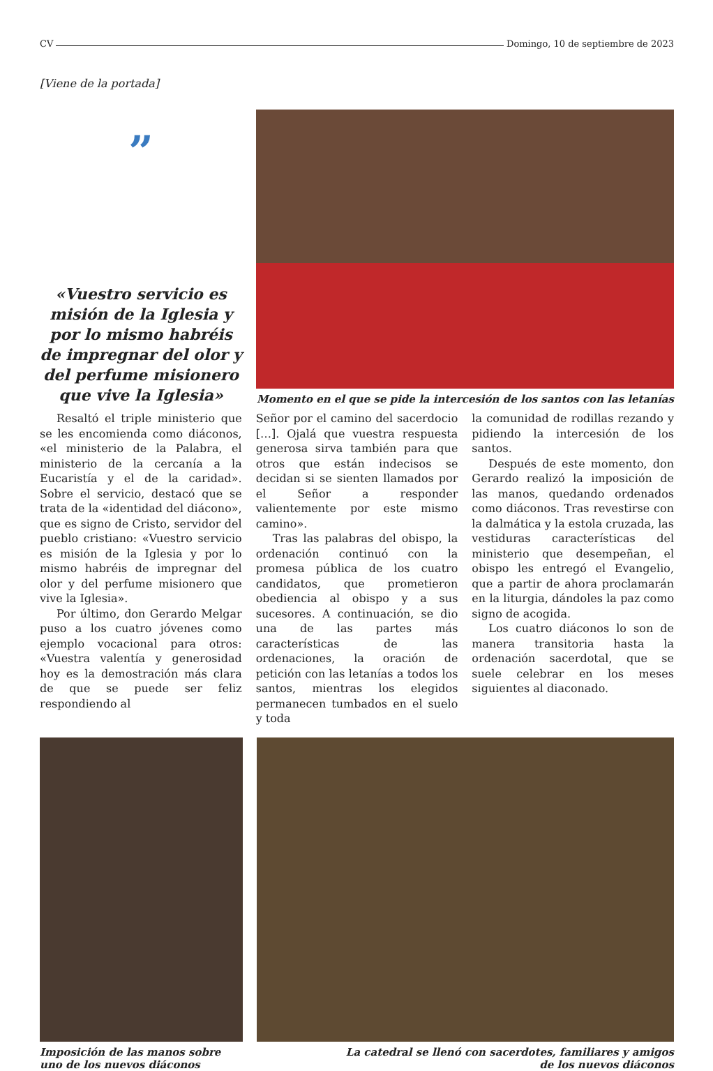CV Domingo, 10 de septiembre de 2023
[Viene de la portada]
”
«Vuestro servicio es misión de la Iglesia y por lo mismo habréis de impregnar del olor y del perfume misionero que vive la Iglesia»
Momento en el que se pide la intercesión de los santos con las letanías
Resaltó el triple ministerio que se les encomienda como diáconos, «el ministerio de la Palabra, el ministerio de la cercanía a la Eucaristía y el de la caridad». Sobre el servicio, destacó que se trata de la «identidad del diácono», que es signo de Cristo, servidor del pueblo cristiano: «Vuestro servicio es misión de la Iglesia y por lo mismo habréis de impregnar del olor y del perfume misionero que vive la Iglesia».
Por último, don Gerardo Melgar puso a los cuatro jóvenes como ejemplo vocacional para otros: «Vuestra valentía y generosidad hoy es la demostración más clara de que se puede ser feliz respondiendo al
Señor por el camino del sacerdocio […]. Ojalá que vuestra respuesta generosa sirva también para que otros que están indecisos se decidan si se sienten llamados por el Señor a responder valientemente por este mismo camino».
Tras las palabras del obispo, la ordenación continuó con la promesa pública de los cuatro candidatos, que prometieron obediencia al obispo y a sus sucesores. A continuación, se dio una de las partes más características de las ordenaciones, la oración de petición con las letanías a todos los santos, mientras los elegidos permanecen tumbados en el suelo y toda
la comunidad de rodillas rezando y pidiendo la intercesión de los santos.
Después de este momento, don Gerardo realizó la imposición de las manos, quedando ordenados como diáconos. Tras revestirse con la dalmática y la estola cruzada, las vestiduras características del ministerio que desempeñan, el obispo les entregó el Evangelio, que a partir de ahora proclamarán en la liturgia, dándoles la paz como signo de acogida.
Los cuatro diáconos lo son de manera transitoria hasta la ordenación sacerdotal, que se suele celebrar en los meses siguientes al diaconado.
Imposición de las manos sobre uno de los nuevos diáconos
La catedral se llenó con sacerdotes, familiares y amigos
de los nuevos diáconos